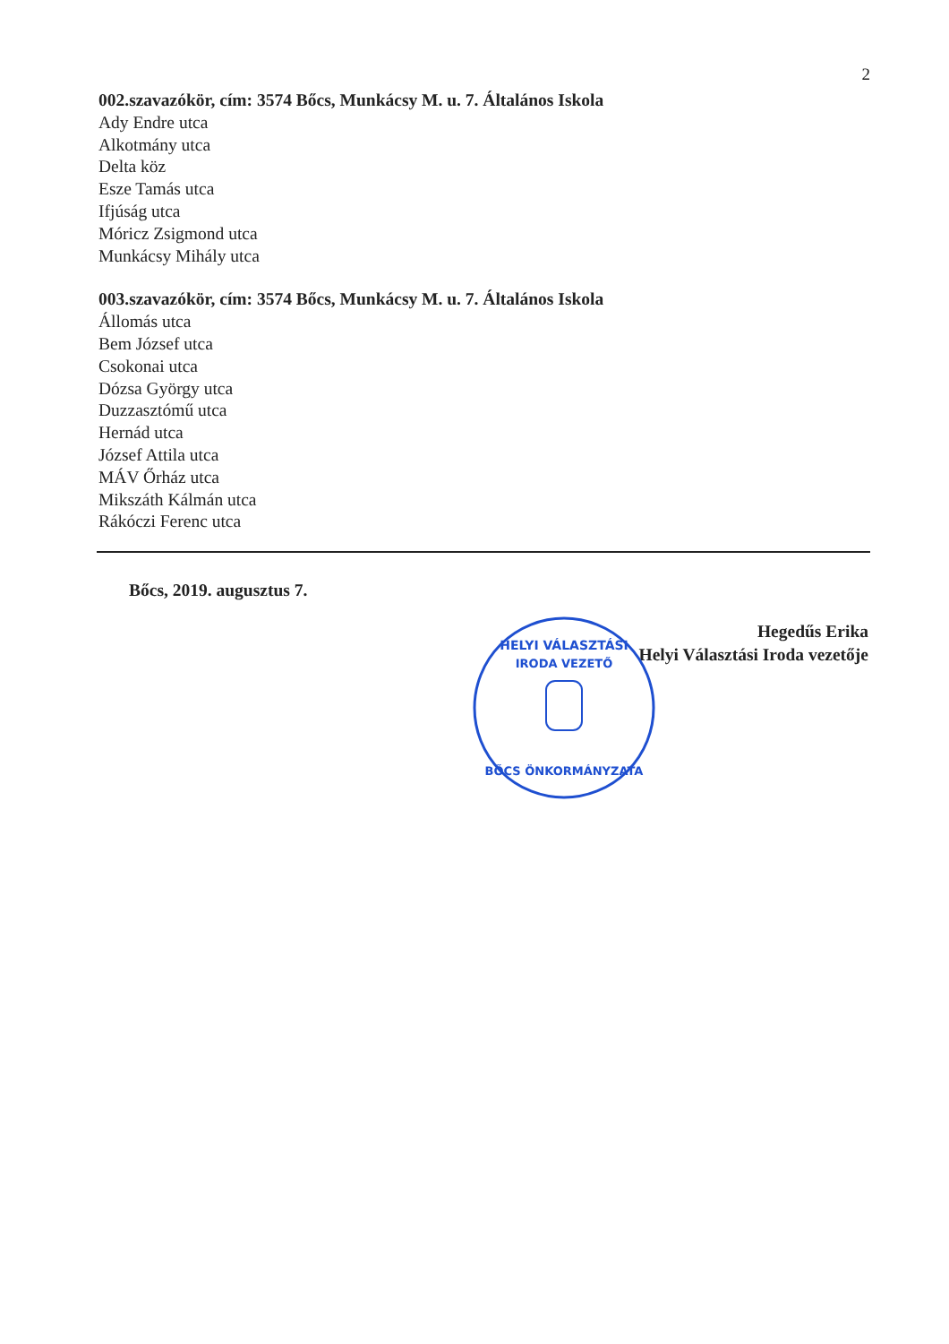2
002.szavazókör, cím: 3574 Bőcs, Munkácsy M. u. 7. Általános Iskola
Ady Endre utca
Alkotmány utca
Delta köz
Esze Tamás utca
Ifjúság utca
Móricz Zsigmond utca
Munkácsy Mihály utca
003.szavazókör, cím: 3574 Bőcs, Munkácsy M. u. 7. Általános Iskola
Állomás utca
Bem József utca
Csokonai utca
Dózsa György utca
Duzzasztómű utca
Hernád utca
József Attila utca
MÁV Őrház utca
Mikszáth Kálmán utca
Rákóczi Ferenc utca
Bőcs, 2019. augusztus 7.
Hegedűs Erika
Helyi Választási Iroda vezetője
HELYI VÁLASZTÁSI
IRODA VEZETŐ
BŐCS ÖNKORMÁNYZATA